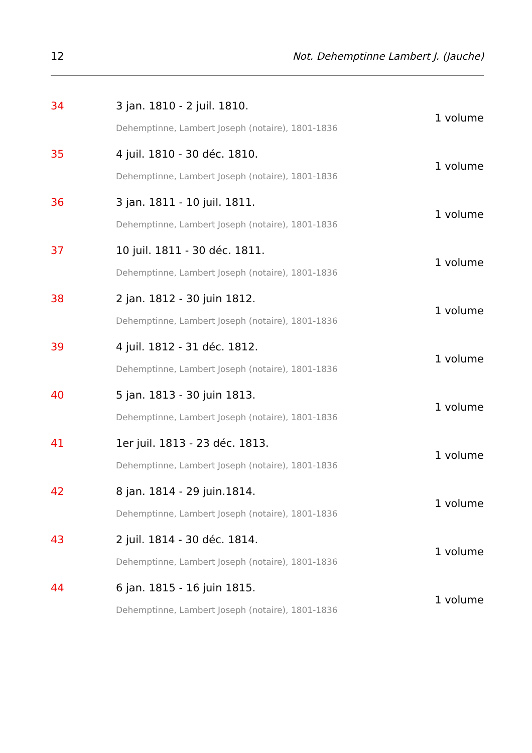12 Not. Dehemptinne Lambert J. (Jauche)
34 3 jan. 1810 - 2 juil. 1810.
Dehemptinne, Lambert Joseph (notaire), 1801-1836
1 volume
35 4 juil. 1810 - 30 déc. 1810.
Dehemptinne, Lambert Joseph (notaire), 1801-1836
1 volume
36 3 jan. 1811 - 10 juil. 1811.
Dehemptinne, Lambert Joseph (notaire), 1801-1836
1 volume
37 10 juil. 1811 - 30 déc. 1811.
Dehemptinne, Lambert Joseph (notaire), 1801-1836
1 volume
38 2 jan. 1812 - 30 juin 1812.
Dehemptinne, Lambert Joseph (notaire), 1801-1836
1 volume
39 4 juil. 1812 - 31 déc. 1812.
Dehemptinne, Lambert Joseph (notaire), 1801-1836
1 volume
40 5 jan. 1813 - 30 juin 1813.
Dehemptinne, Lambert Joseph (notaire), 1801-1836
1 volume
41 1er juil. 1813 - 23 déc. 1813.
Dehemptinne, Lambert Joseph (notaire), 1801-1836
1 volume
42 8 jan. 1814 - 29 juin.1814.
Dehemptinne, Lambert Joseph (notaire), 1801-1836
1 volume
43 2 juil. 1814 - 30 déc. 1814.
Dehemptinne, Lambert Joseph (notaire), 1801-1836
1 volume
44 6 jan. 1815 - 16 juin 1815.
Dehemptinne, Lambert Joseph (notaire), 1801-1836
1 volume